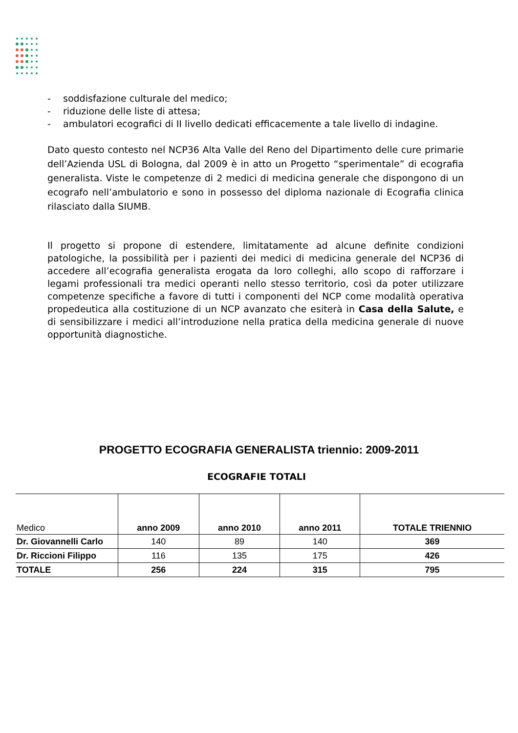- soddisfazione culturale del medico;
- riduzione delle liste di attesa;
- ambulatori ecografici di II livello dedicati efficacemente a tale livello di indagine.
Dato questo contesto nel NCP36 Alta Valle del Reno del Dipartimento delle cure primarie dell’Azienda USL di Bologna, dal 2009 è in atto un Progetto “sperimentale” di ecografia generalista. Viste le competenze di 2 medici di medicina generale che dispongono di un ecografo nell’ambulatorio e sono in possesso del diploma nazionale di Ecografia clinica rilasciato dalla SIUMB.
Il progetto si propone di estendere, limitatamente ad alcune definite condizioni patologiche, la possibilità per i pazienti dei medici di medicina generale del NCP36 di accedere all’ecografia generalista erogata da loro colleghi, allo scopo di rafforzare i legami professionali tra medici operanti nello stesso territorio, così da poter utilizzare competenze specifiche a favore di tutti i componenti del NCP come modalità operativa propedeutica alla costituzione di un NCP avanzato che esiterà in Casa della Salute, e di sensibilizzare i medici all’introduzione nella pratica della medicina generale di nuove opportunità diagnostiche.
PROGETTO ECOGRAFIA GENERALISTA triennio: 2009-2011
ECOGRAFIE TOTALI
| Medico | anno 2009 | anno 2010 | anno 2011 | TOTALE TRIENNIO |
| --- | --- | --- | --- | --- |
| Dr. Giovannelli Carlo | 140 | 89 | 140 | 369 |
| Dr. Riccioni Filippo | 116 | 135 | 175 | 426 |
| TOTALE | 256 | 224 | 315 | 795 |